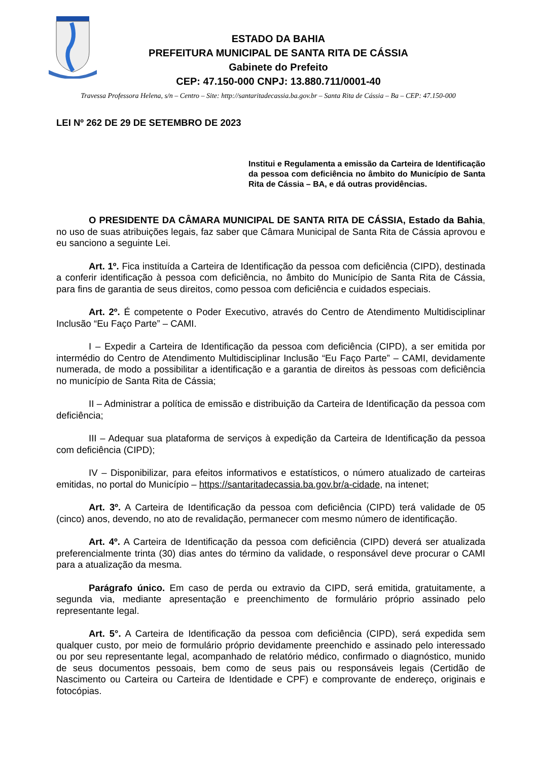ESTADO DA BAHIA
PREFEITURA MUNICIPAL DE SANTA RITA DE CÁSSIA
Gabinete do Prefeito
CEP: 47.150-000 CNPJ: 13.880.711/0001-40
Travessa Professora Helena, s/n – Centro – Site: http://santaritadecassia.ba.gov.br – Santa Rita de Cássia – Ba – CEP: 47.150-000
LEI Nº 262 DE 29 DE SETEMBRO DE 2023
Institui e Regulamenta a emissão da Carteira de Identificação da pessoa com deficiência no âmbito do Município de Santa Rita de Cássia – BA, e dá outras providências.
O PRESIDENTE DA CÂMARA MUNICIPAL DE SANTA RITA DE CÁSSIA, Estado da Bahia, no uso de suas atribuições legais, faz saber que Câmara Municipal de Santa Rita de Cássia aprovou e eu sanciono a seguinte Lei.
Art. 1º. Fica instituída a Carteira de Identificação da pessoa com deficiência (CIPD), destinada a conferir identificação à pessoa com deficiência, no âmbito do Município de Santa Rita de Cássia, para fins de garantia de seus direitos, como pessoa com deficiência e cuidados especiais.
Art. 2º. É competente o Poder Executivo, através do Centro de Atendimento Multidisciplinar Inclusão “Eu Faço Parte” – CAMI.
I – Expedir a Carteira de Identificação da pessoa com deficiência (CIPD), a ser emitida por intermédio do Centro de Atendimento Multidisciplinar Inclusão “Eu Faço Parte” – CAMI, devidamente numerada, de modo a possibilitar a identificação e a garantia de direitos às pessoas com deficiência no município de Santa Rita de Cássia;
II – Administrar a política de emissão e distribuição da Carteira de Identificação da pessoa com deficiência;
III – Adequar sua plataforma de serviços à expedição da Carteira de Identificação da pessoa com deficiência (CIPD);
IV – Disponibilizar, para efeitos informativos e estatísticos, o número atualizado de carteiras emitidas, no portal do Município – https://santaritadecassia.ba.gov.br/a-cidade, na intenet;
Art. 3º. A Carteira de Identificação da pessoa com deficiência (CIPD) terá validade de 05 (cinco) anos, devendo, no ato de revalidação, permanecer com mesmo número de identificação.
Art. 4º. A Carteira de Identificação da pessoa com deficiência (CIPD) deverá ser atualizada preferencialmente trinta (30) dias antes do término da validade, o responsável deve procurar o CAMI para a atualização da mesma.
Parágrafo único. Em caso de perda ou extravio da CIPD, será emitida, gratuitamente, a segunda via, mediante apresentação e preenchimento de formulário próprio assinado pelo representante legal.
Art. 5°. A Carteira de Identificação da pessoa com deficiência (CIPD), será expedida sem qualquer custo, por meio de formulário próprio devidamente preenchido e assinado pelo interessado ou por seu representante legal, acompanhado de relatório médico, confirmado o diagnóstico, munido de seus documentos pessoais, bem como de seus pais ou responsáveis legais (Certidão de Nascimento ou Carteira ou Carteira de Identidade e CPF) e comprovante de endereço, originais e fotocópias.